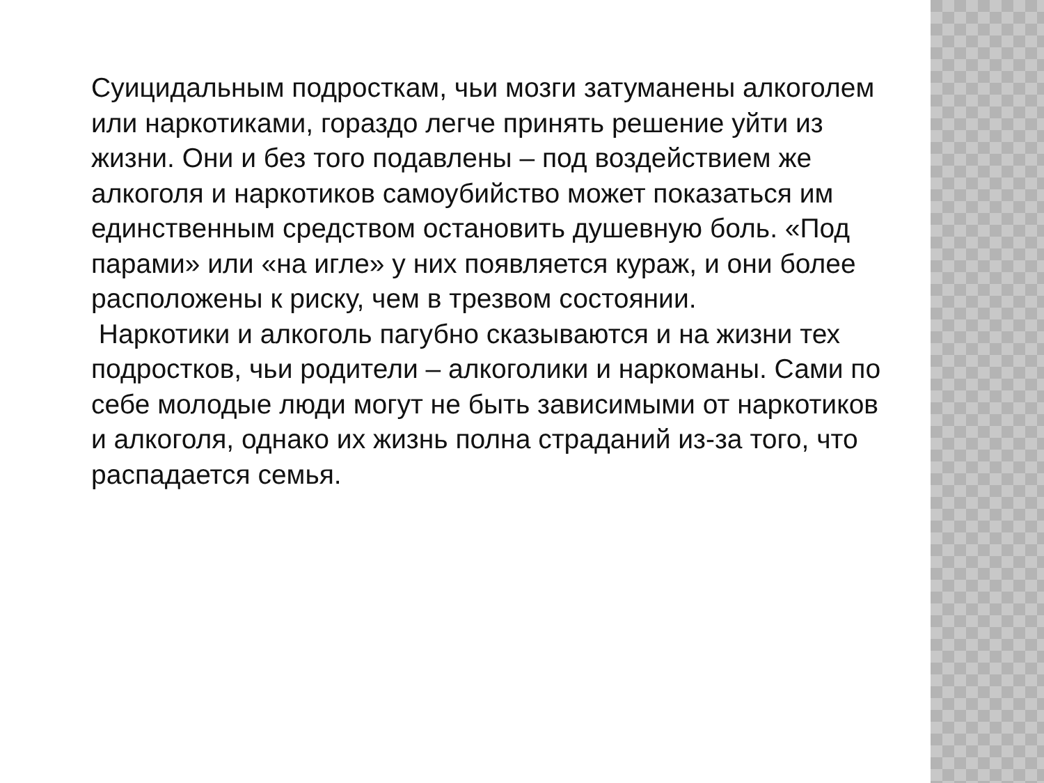Суицидальным подросткам, чьи мозги затуманены алкоголем или наркотиками, гораздо легче принять решение уйти из жизни. Они и без того подавлены – под воздействием же алкоголя и наркотиков самоубийство может показаться им единственным средством остановить душевную боль. «Под парами» или «на игле» у них появляется кураж, и они более расположены к риску, чем в трезвом состоянии.
Наркотики и алкоголь пагубно сказываются и на жизни тех подростков, чьи родители – алкоголики и наркоманы. Сами по себе молодые люди могут не быть зависимыми от наркотиков и алкоголя, однако их жизнь полна страданий из-за того, что распадается семья.